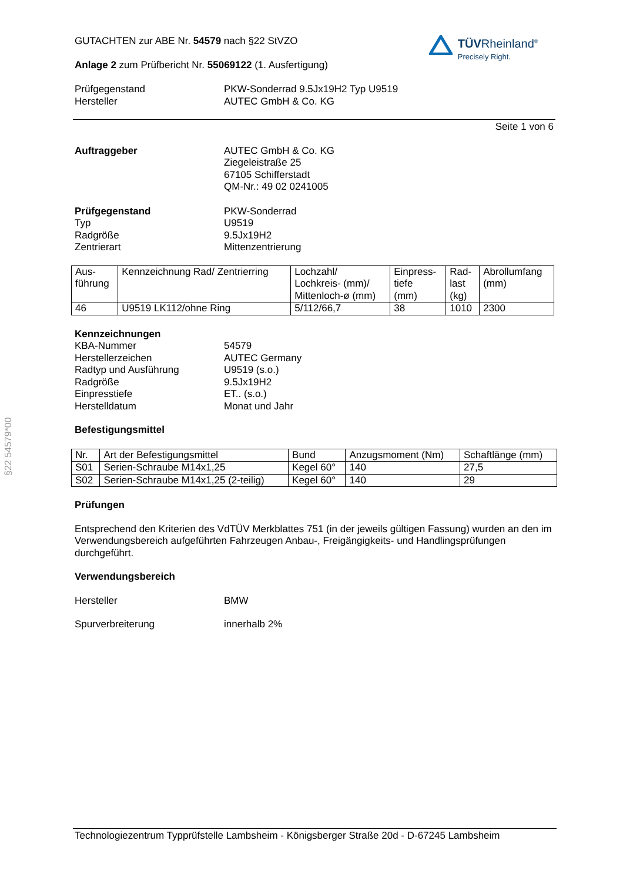TÜVRheinland<sup>®</sup>
Precisely Right.
§22 54579*00
GUTACHTEN zur ABE Nr. 54579 nach §22 StVZO
Anlage 2 zum Prüfbericht Nr. 55069122 (1. Ausfertigung)
Prüfgegenstand
Hersteller
PKW-Sonderrad 9.5Jx19H2 Typ U9519
AUTEC GmbH & Co. KG
Seite 1 von 6
Auftraggeber AUTEC GmbH & Co. KG
Ziegeleistraße 25
67105 Schifferstadt
QM-Nr.: 49 02 0241005
Prüfgegenstand
Typ
Radgröße
Zentrierart
PKW-Sonderrad
U9519
9.5Jx19H2
Mittenzentrierung
| Aus- führung | Kennzeichnung Rad/ Zentrierring | Lochzahl/ Lochkreis- (mm)/ Mittenloch-ø (mm) | Einpress- tiefe (mm) | Rad- last (kg) | Abrollumfang (mm) |
| 46 | U9519 LK112/ohne Ring | 5/112/66,7 | 38 | 1010 | 2300 |
Kennzeichnungen
KBA-Nummer
Herstellerzeichen
Radtyp und Ausführung
Radgröße
Einpresstiefe
Herstelldatum
54579
AUTEC Germany
U9519 (s.o.)
9.5Jx19H2
ET.. (s.o.)
Monat und Jahr
Befestigungsmittel
| Nr. | Art der Befestigungsmittel | Bund | Anzugsmoment (Nm) | Schaftlänge (mm) |
| S01 | Serien-Schraube M14x1,25 | Kegel 60° | 140 | 27,5 |
| S02 | Serien-Schraube M14x1,25 (2-teilig) | Kegel 60° | 140 | 29 |
Prüfungen
Entsprechend den Kriterien des VdTÜV Merkblattes 751 (in der jeweils gültigen Fassung) wurden an den im Verwendungsbereich aufgeführten Fahrzeugen Anbau-, Freigängigkeits- und Handlingsprüfungen durchgeführt.
Verwendungsbereich
Hersteller BMW
Spurverbreiterung innerhalb 2%
Technologiezentrum Typprüfstelle Lambsheim - Königsberger Straße 20d - D-67245 Lambsheim